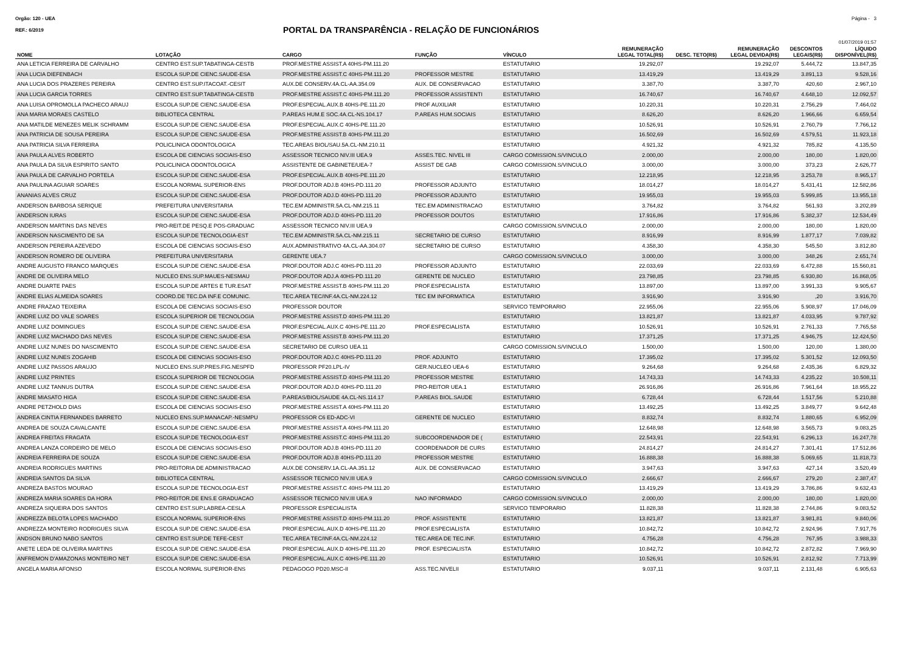Orgão: 120 - UEA Página - 3
REF.: 6/2019
PORTAL DA TRANSPARÊNCIA - RELAÇÃO DE FUNCIONÁRIOS
01/07/2019 01:57
| NOME | LOTAÇÃO | CARGO | FUNÇÃO | VÍNCULO | REMUNERAÇÃO LEGAL TOTAL(R$) | DESC. TETO(R$) | REMUNERAÇÃO LEGAL DEVIDA(R$) | DESCONTOS LEGAIS(R$) | LÍQUIDO DISPONÍVEL(R$) |
| --- | --- | --- | --- | --- | --- | --- | --- | --- | --- |
| ANA LETICIA FERREIRA DE CARVALHO | CENTRO EST.SUP.TABATINGA-CESTB | PROF.MESTRE ASSIST.A 40HS-PM.111.20 | | ESTATUTARIO | 19.292,07 | | 19.292,07 | 5.444,72 | 13.847,35 |
| ANA LUCIA DIEFENBACH | ESCOLA SUP.DE CIENC.SAUDE-ESA | PROF.MESTRE ASSIST.C 40HS-PM.111.20 | PROFESSOR MESTRE | ESTATUTARIO | 13.419,29 | | 13.419,29 | 3.891,13 | 9.528,16 |
| ANA LUCIA DOS PRAZERES PEREIRA | CENTRO EST.SUP.ITACOAT.-CESIT | AUX.DE CONSERV.4A.CL-AA.354.09 | AUX. DE CONSERVACAO | ESTATUTARIO | 3.387,70 | | 3.387,70 | 420,60 | 2.967,10 |
| ANA LUCIA GARCIA TORRES | CENTRO EST.SUP.TABATINGA-CESTB | PROF.MESTRE ASSIST.C 40HS-PM.111.20 | PROFESSOR ASSISTENTI | ESTATUTARIO | 16.740,67 | | 16.740,67 | 4.648,10 | 12.092,57 |
| ANA LUISA OPROMOLLA PACHECO ARAUJ | ESCOLA SUP.DE CIENC.SAUDE-ESA | PROF.ESPECIAL.AUX.B 40HS-PE.111.20 | PROF AUXILIAR | ESTATUTARIO | 10.220,31 | | 10.220,31 | 2.756,29 | 7.464,02 |
| ANA MARIA MORAES CASTELO | BIBLIOTECA CENTRAL | P.AREAS HUM.E SOC.4A.CL-NS.104.17 | P.AREAS HUM.SOCIAIS | ESTATUTARIO | 8.626,20 | | 8.626,20 | 1.966,66 | 6.659,54 |
| ANA MATILDE MENEZES MELIK SCHRAMM | ESCOLA SUP.DE CIENC.SAUDE-ESA | PROF.ESPECIAL.AUX.C 40HS-PE.111.20 | | ESTATUTARIO | 10.526,91 | | 10.526,91 | 2.760,79 | 7.766,12 |
| ANA PATRICIA DE SOUSA PEREIRA | ESCOLA SUP.DE CIENC.SAUDE-ESA | PROF.MESTRE ASSIST.B 40HS-PM.111.20 | | ESTATUTARIO | 16.502,69 | | 16.502,69 | 4.579,51 | 11.923,18 |
| ANA PATRICIA SILVA FERREIRA | POLICLINICA ODONTOLOGICA | TEC.AREAS BIOL/SAU.5A.CL-NM.210.11 | | ESTATUTARIO | 4.921,32 | | 4.921,32 | 785,82 | 4.135,50 |
| ANA PAULA ALVES ROBERTO | ESCOLA DE CIENCIAS SOCIAIS-ESO | ASSESSOR TECNICO NIV.III UEA.9 | ASSES.TEC. NIVEL III | CARGO COMISSION.S/VINCULO | 2.000,00 | | 2.000,00 | 180,00 | 1.820,00 |
| ANA PAULA DA SILVA ESPIRITO SANTO | POLICLINICA ODONTOLOGICA | ASSISTENTE DE GABINETE/UEA-7 | ASSIST DE GAB | CARGO COMISSION.S/VINCULO | 3.000,00 | | 3.000,00 | 373,23 | 2.626,77 |
| ANA PAULA DE CARVALHO PORTELA | ESCOLA SUP.DE CIENC.SAUDE-ESA | PROF.ESPECIAL.AUX.B 40HS-PE.111.20 | | ESTATUTARIO | 12.218,95 | | 12.218,95 | 3.253,78 | 8.965,17 |
| ANA PAULINA AGUIAR SOARES | ESCOLA NORMAL SUPERIOR-ENS | PROF.DOUTOR ADJ.B 40HS-PD.111.20 | PROFESSOR ADJUNTO | ESTATUTARIO | 18.014,27 | | 18.014,27 | 5.431,41 | 12.582,86 |
| ANANIAS ALVES CRUZ | ESCOLA SUP.DE CIENC.SAUDE-ESA | PROF.DOUTOR ADJ.D 40HS-PD.111.20 | PROFESSOR ADJUNTO | ESTATUTARIO | 19.955,03 | | 19.955,03 | 5.999,85 | 13.955,18 |
| ANDERSON BARBOSA SERIQUE | PREFEITURA UNIVERSITARIA | TEC.EM ADMINISTR.5A.CL-NM.215.11 | TEC.EM ADMINISTRACAO | ESTATUTARIO | 3.764,82 | | 3.764,82 | 561,93 | 3.202,89 |
| ANDERSON IURAS | ESCOLA SUP.DE CIENC.SAUDE-ESA | PROF.DOUTOR ADJ.D 40HS-PD.111.20 | PROFESSOR DOUTOS | ESTATUTARIO | 17.916,86 | | 17.916,86 | 5.382,37 | 12.534,49 |
| ANDERSON MARTINS DAS NEVES | PRO-REIT.DE PESQ.E POS-GRADUAC | ASSESSOR TECNICO NIV.III UEA.9 | | CARGO COMISSION.S/VINCULO | 2.000,00 | | 2.000,00 | 180,00 | 1.820,00 |
| ANDERSON NASCIMENTO DE SA | ESCOLA SUP.DE TECNOLOGIA-EST | TEC.EM ADMINISTR.5A.CL-NM.215.11 | SECRETARIO DE CURSO | ESTATUTARIO | 8.916,99 | | 8.916,99 | 1.877,17 | 7.039,82 |
| ANDERSON PEREIRA AZEVEDO | ESCOLA DE CIENCIAS SOCIAIS-ESO | AUX.ADMINISTRATIVO 4A.CL-AA.304.07 | SECRETARIO DE CURSO | ESTATUTARIO | 4.358,30 | | 4.358,30 | 545,50 | 3.812,80 |
| ANDERSON ROMERO DE OLIVEIRA | PREFEITURA UNIVERSITARIA | GERENTE UEA.7 | | CARGO COMISSION.S/VINCULO | 3.000,00 | | 3.000,00 | 348,26 | 2.651,74 |
| ANDRE AUGUSTO FRANCO MARQUES | ESCOLA SUP.DE CIENC.SAUDE-ESA | PROF.DOUTOR ADJ.C 40HS-PD.111.20 | PROFESSOR ADJUNTO | ESTATUTARIO | 22.033,69 | | 22.033,69 | 6.472,88 | 15.560,81 |
| ANDRE DE OLIVEIRA MELO | NUCLEO ENS.SUP.MAUES-NESMAU | PROF.DOUTOR ADJ.A 40HS-PD.111.20 | GERENTE DE NUCLEO | ESTATUTARIO | 23.798,85 | | 23.798,85 | 6.930,80 | 16.868,05 |
| ANDRE DUARTE PAES | ESCOLA SUP.DE ARTES E TUR.ESAT | PROF.MESTRE ASSIST.B 40HS-PM.111.20 | PROF.ESPECIALISTA | ESTATUTARIO | 13.897,00 | | 13.897,00 | 3.991,33 | 9.905,67 |
| ANDRE ELIAS ALMEIDA SOARES | COORD.DE TEC.DA INF.E COMUNIC. | TEC.AREA TEC/INF.4A.CL-NM.224.12 | TEC EM INFORMATICA | ESTATUTARIO | 3.916,90 | | 3.916,90 | ,20 | 3.916,70 |
| ANDRE FRAZAO TEIXEIRA | ESCOLA DE CIENCIAS SOCIAIS-ESO | PROFESSOR DOUTOR | | SERVICO TEMPORARIO | 22.955,06 | | 22.955,06 | 5.908,97 | 17.046,09 |
| ANDRE LUIZ DO VALE SOARES | ESCOLA SUPERIOR DE TECNOLOGIA | PROF.MESTRE ASSIST.D 40HS-PM.111.20 | | ESTATUTARIO | 13.821,87 | | 13.821,87 | 4.033,95 | 9.787,92 |
| ANDRE LUIZ DOMINGUES | ESCOLA SUP.DE CIENC.SAUDE-ESA | PROF.ESPECIAL.AUX.C 40HS-PE.111.20 | PROF.ESPECIALISTA | ESTATUTARIO | 10.526,91 | | 10.526,91 | 2.761,33 | 7.765,58 |
| ANDRE LUIZ MACHADO DAS NEVES | ESCOLA SUP.DE CIENC.SAUDE-ESA | PROF.MESTRE ASSIST.B 40HS-PM.111.20 | | ESTATUTARIO | 17.371,25 | | 17.371,25 | 4.946,75 | 12.424,50 |
| ANDRE LUIZ NUNES DO NASCIMENTO | ESCOLA SUP.DE CIENC.SAUDE-ESA | SECRETARIO DE CURSO UEA.11 | | CARGO COMISSION.S/VINCULO | 1.500,00 | | 1.500,00 | 120,00 | 1.380,00 |
| ANDRE LUIZ NUNES ZOGAHIB | ESCOLA DE CIENCIAS SOCIAIS-ESO | PROF.DOUTOR ADJ.C 40HS-PD.111.20 | PROF. ADJUNTO | ESTATUTARIO | 17.395,02 | | 17.395,02 | 5.301,52 | 12.093,50 |
| ANDRE LUIZ PASSOS ARAUJO | NUCLEO ENS.SUP.PRES.FIG.NESPFD | PROFESSOR PF20.LPL-IV | GER.NUCLEO UEA-6 | ESTATUTARIO | 9.264,68 | | 9.264,68 | 2.435,36 | 6.829,32 |
| ANDRE LUIZ PRINTES | ESCOLA SUPERIOR DE TECNOLOGIA | PROF.MESTRE ASSIST.D 40HS-PM.111.20 | PROFESSOR MESTRE | ESTATUTARIO | 14.743,33 | | 14.743,33 | 4.235,22 | 10.508,11 |
| ANDRE LUIZ TANNUS DUTRA | ESCOLA SUP.DE CIENC.SAUDE-ESA | PROF.DOUTOR ADJ.D 40HS-PD.111.20 | PRO-REITOR UEA.1 | ESTATUTARIO | 26.916,86 | | 26.916,86 | 7.961,64 | 18.955,22 |
| ANDRE MIASATO HIGA | ESCOLA SUP.DE CIENC.SAUDE-ESA | P.AREAS/BIOL/SAUDE 4A.CL-NS.114.17 | P.AREAS BIOL.SAUDE | ESTATUTARIO | 6.728,44 | | 6.728,44 | 1.517,56 | 5.210,88 |
| ANDRE PETZHOLD DIAS | ESCOLA DE CIENCIAS SOCIAIS-ESO | PROF.MESTRE ASSIST.A 40HS-PM.111.20 | | ESTATUTARIO | 13.492,25 | | 13.492,25 | 3.849,77 | 9.642,48 |
| ANDREA CINTIA FERNANDES BARRETO | NUCLEO ENS.SUP.MANACAP.-NESMPU | PROFESSOR C6 ED-ADC-VI | GERENTE DE NUCLEO | ESTATUTARIO | 8.832,74 | | 8.832,74 | 1.880,65 | 6.952,09 |
| ANDREA DE SOUZA CAVALCANTE | ESCOLA SUP.DE CIENC.SAUDE-ESA | PROF.MESTRE ASSIST.A 40HS-PM.111.20 | | ESTATUTARIO | 12.648,98 | | 12.648,98 | 3.565,73 | 9.083,25 |
| ANDREA FREITAS FRAGATA | ESCOLA SUP.DE TECNOLOGIA-EST | PROF.MESTRE ASSIST.C 40HS-PM.111.20 | SUBCOORDENADOR DE ( | ESTATUTARIO | 22.543,91 | | 22.543,91 | 6.296,13 | 16.247,78 |
| ANDREA LANZA CORDEIRO DE MELO | ESCOLA DE CIENCIAS SOCIAIS-ESO | PROF.DOUTOR ADJ.B 40HS-PD.111.20 | COORDENADOR DE CURS | ESTATUTARIO | 24.814,27 | | 24.814,27 | 7.301,41 | 17.512,86 |
| ANDREIA FERREIRA DE SOUZA | ESCOLA SUP.DE CIENC.SAUDE-ESA | PROF.DOUTOR ADJ.B 40HS-PD.111.20 | PROFESSOR MESTRE | ESTATUTARIO | 16.888,38 | | 16.888,38 | 5.069,65 | 11.818,73 |
| ANDREIA RODRIGUES MARTINS | PRO-REITORIA DE ADMINISTRACAO | AUX.DE CONSERV.1A.CL-AA.351.12 | AUX. DE CONSERVACAO | ESTATUTARIO | 3.947,63 | | 3.947,63 | 427,14 | 3.520,49 |
| ANDREIA SANTOS DA SILVA | BIBLIOTECA CENTRAL | ASSESSOR TECNICO NIV.III UEA.9 | | CARGO COMISSION.S/VINCULO | 2.666,67 | | 2.666,67 | 279,20 | 2.387,47 |
| ANDREZA BASTOS MOURAO | ESCOLA SUP.DE TECNOLOGIA-EST | PROF.MESTRE ASSIST.C 40HS-PM.111.20 | | ESTATUTARIO | 13.419,29 | | 13.419,29 | 3.786,86 | 9.632,43 |
| ANDREZA MARIA SOARES DA HORA | PRO-REITOR.DE ENS.E GRADUACAO | ASSESSOR TECNICO NIV.III UEA.9 | NAO INFORMADO | CARGO COMISSION.S/VINCULO | 2.000,00 | | 2.000,00 | 180,00 | 1.820,00 |
| ANDREZA SIQUEIRA DOS SANTOS | CENTRO EST.SUP.LABREA-CESLA | PROFESSOR ESPECIALISTA | | SERVICO TEMPORARIO | 11.828,38 | | 11.828,38 | 2.744,86 | 9.083,52 |
| ANDREZZA BELOTA LOPES MACHADO | ESCOLA NORMAL SUPERIOR-ENS | PROF.MESTRE ASSIST.D 40HS-PM.111.20 | PROF. ASSISTENTE | ESTATUTARIO | 13.821,87 | | 13.821,87 | 3.981,81 | 9.840,06 |
| ANDREZZA MONTEIRO RODRIGUES SILVA | ESCOLA SUP.DE CIENC.SAUDE-ESA | PROF.ESPECIAL.AUX.D 40HS-PE.111.20 | PROF.ESPECIALISTA | ESTATUTARIO | 10.842,72 | | 10.842,72 | 2.924,96 | 7.917,76 |
| ANDSON BRUNO NABO SANTOS | CENTRO EST.SUP.DE TEFE-CEST | TEC.AREA TEC/INF.4A.CL-NM.224.12 | TEC.AREA DE TEC.INF. | ESTATUTARIO | 4.756,28 | | 4.756,28 | 767,95 | 3.988,33 |
| ANETE LEDA DE OLIVEIRA MARTINS | ESCOLA SUP.DE CIENC.SAUDE-ESA | PROF.ESPECIAL.AUX.D 40HS-PE.111.20 | PROF. ESPECIALISTA | ESTATUTARIO | 10.842,72 | | 10.842,72 | 2.872,82 | 7.969,90 |
| ANFREMON D'AMAZONAS MONTEIRO NET | ESCOLA SUP.DE CIENC.SAUDE-ESA | PROF.ESPECIAL.AUX.C 40HS-PE.111.20 | | ESTATUTARIO | 10.526,91 | | 10.526,91 | 2.812,92 | 7.713,99 |
| ANGELA MARIA AFONSO | ESCOLA NORMAL SUPERIOR-ENS | PEDAGOGO PD20.MSC-II | ASS.TEC.NIVELII | ESTATUTARIO | 9.037,11 | | 9.037,11 | 2.131,48 | 6.905,63 |